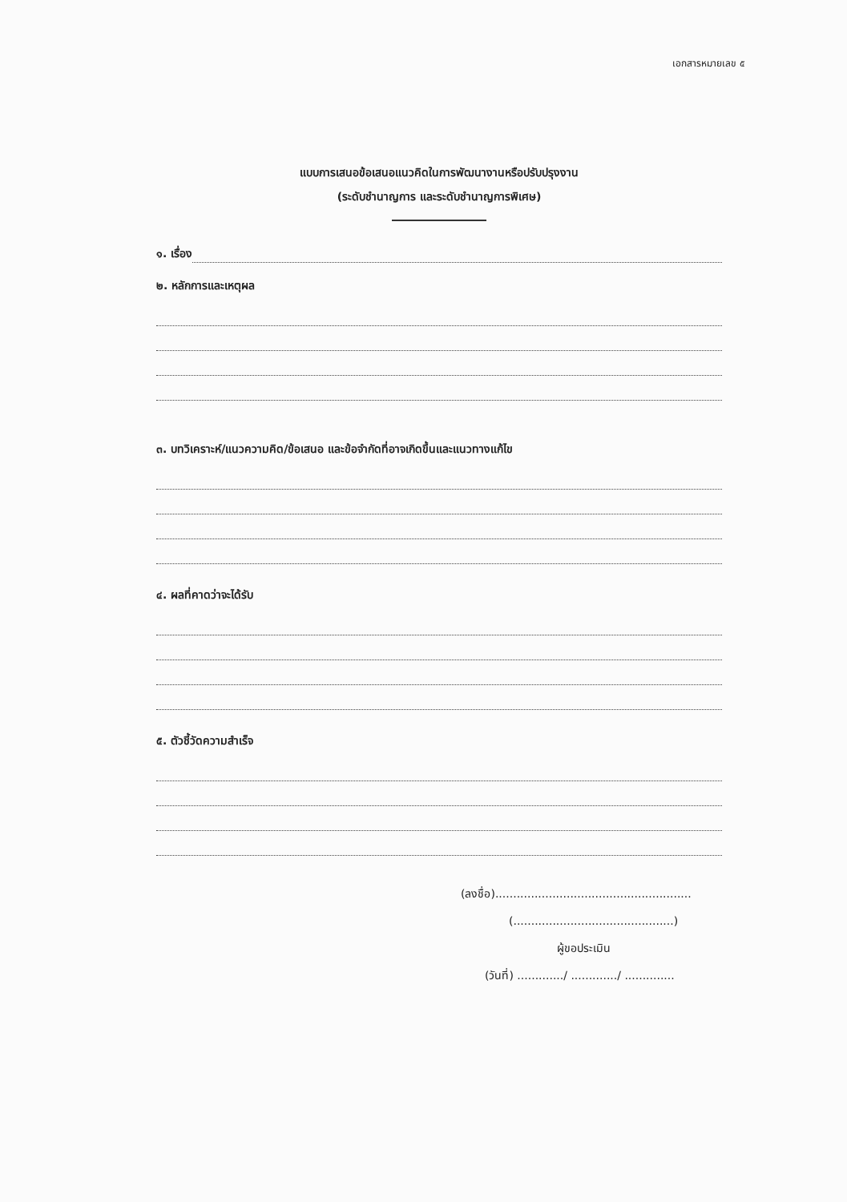เอกสารหมายเลข ๕
แบบการเสนอข้อเสนอแนวคิดในการพัฒนางานหรือปรับปรุงงาน
(ระดับชำนาญการ และระดับชำนาญการพิเศษ)
๑. เรื่อง
๒. หลักการและเหตุผล
๓. บทวิเคราะห์/แนวความคิด/ข้อเสนอ และข้อจำกัดที่อาจเกิดขึ้นและแนวทางแก้ไข
๔. ผลที่คาดว่าจะได้รับ
๕. ตัวชี้วัดความสำเร็จ
(ลงชื่อ).......................................................
(.............................................)
ผู้ขอประเมิน
(วันที่) ............./ ............./ ..............